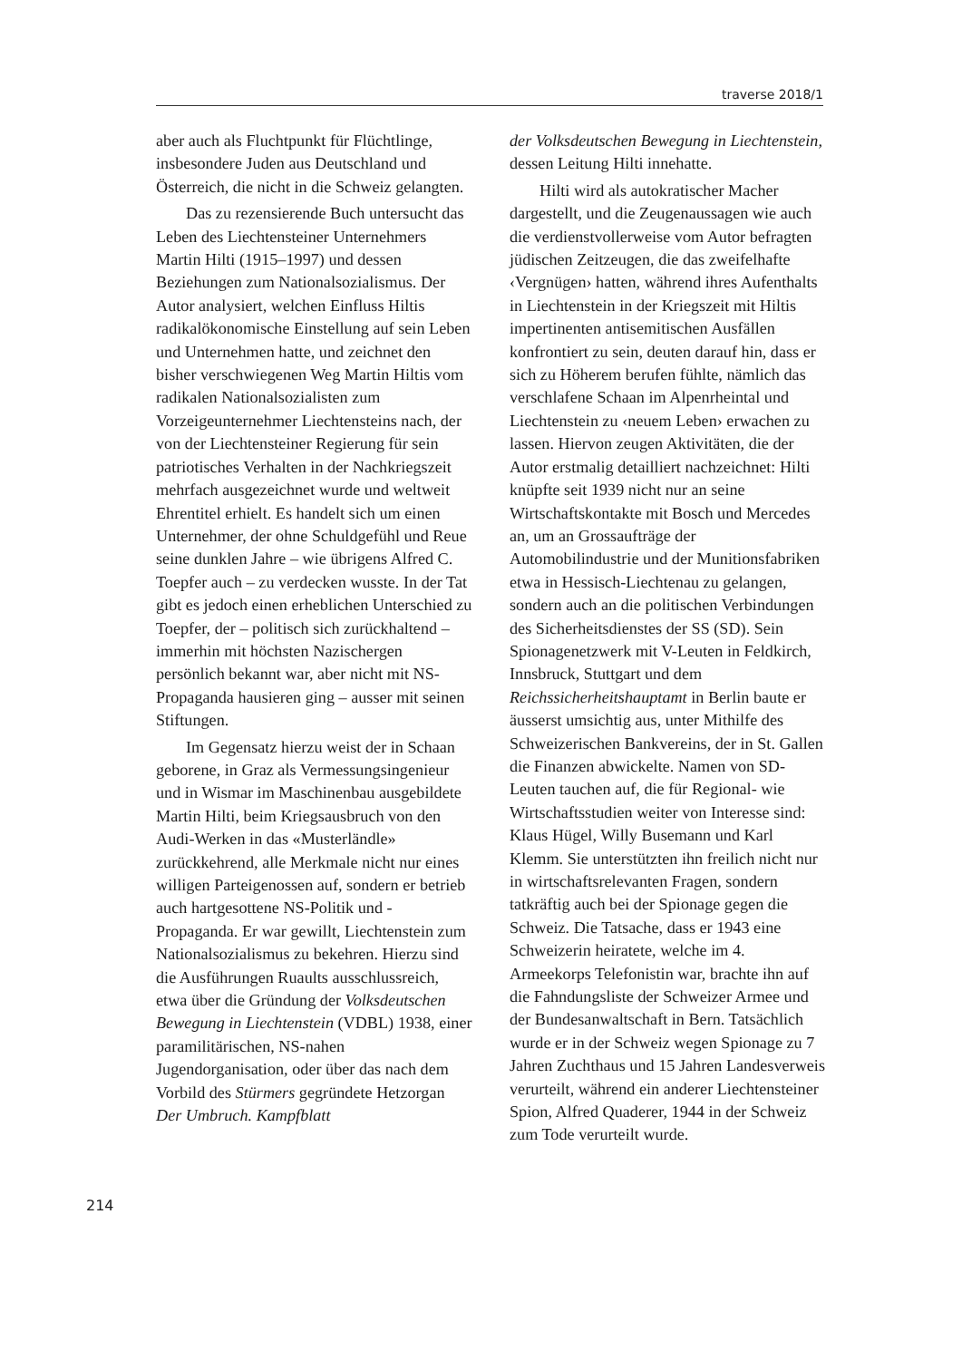traverse 2018/1
aber auch als Fluchtpunkt für Flüchtlinge, insbesondere Juden aus Deutschland und Österreich, die nicht in die Schweiz gelangten.
Das zu rezensierende Buch untersucht das Leben des Liechtensteiner Unternehmers Martin Hilti (1915–1997) und dessen Beziehungen zum Nationalsozialismus. Der Autor analysiert, welchen Einfluss Hiltis radikalökonomische Einstellung auf sein Leben und Unternehmen hatte, und zeichnet den bisher verschwiegenen Weg Martin Hiltis vom radikalen Nationalsozialisten zum Vorzeigeunternehmer Liechtensteins nach, der von der Liechtensteiner Regierung für sein patriotisches Verhalten in der Nachkriegszeit mehrfach ausgezeichnet wurde und weltweit Ehrentitel erhielt. Es handelt sich um einen Unternehmer, der ohne Schuldgefühl und Reue seine dunklen Jahre – wie übrigens Alfred C. Toepfer auch – zu verdecken wusste. In der Tat gibt es jedoch einen erheblichen Unterschied zu Toepfer, der – politisch sich zurückhaltend – immerhin mit höchsten Nazischergen persönlich bekannt war, aber nicht mit NS-Propaganda hausieren ging – ausser mit seinen Stiftungen.
Im Gegensatz hierzu weist der in Schaan geborene, in Graz als Vermessungsingenieur und in Wismar im Maschinenbau ausgebildete Martin Hilti, beim Kriegsausbruch von den Audi-Werken in das «Musterländle» zurückkehrend, alle Merkmale nicht nur eines willigen Parteigenossen auf, sondern er betrieb auch hartgesottene NS-Politik und -Propaganda. Er war gewillt, Liechtenstein zum Nationalsozialismus zu bekehren. Hierzu sind die Ausführungen Ruaults ausschlussreich, etwa über die Gründung der Volksdeutschen Bewegung in Liechtenstein (VDBL) 1938, einer paramilitärischen, NS-nahen Jugendorganisation, oder über das nach dem Vorbild des Stürmers gegründete Hetzorgan Der Umbruch. Kampfblatt
der Volksdeutschen Bewegung in Liechtenstein, dessen Leitung Hilti innehatte.
Hilti wird als autokratischer Macher dargestellt, und die Zeugenaussagen wie auch die verdienstvollerweise vom Autor befragten jüdischen Zeitzeugen, die das zweifelhafte ‹Vergnügen› hatten, während ihres Aufenthalts in Liechtenstein in der Kriegszeit mit Hiltis impertinenten antisemitischen Ausfällen konfrontiert zu sein, deuten darauf hin, dass er sich zu Höherem berufen fühlte, nämlich das verschlafene Schaan im Alpenrheintal und Liechtenstein zu ‹neuem Leben› erwachen zu lassen. Hiervon zeugen Aktivitäten, die der Autor erstmalig detailliert nachzeichnet: Hilti knüpfte seit 1939 nicht nur an seine Wirtschaftskontakte mit Bosch und Mercedes an, um an Grossaufträge der Automobilindustrie und der Munitionsfabriken etwa in Hessisch-Liechtenau zu gelangen, sondern auch an die politischen Verbindungen des Sicherheitsdienstes der SS (SD). Sein Spionagenetzwerk mit V-Leuten in Feldkirch, Innsbruck, Stuttgart und dem Reichssicherheitshauptamt in Berlin baute er äusserst umsichtig aus, unter Mithilfe des Schweizerischen Bankvereins, der in St. Gallen die Finanzen abwickelte. Namen von SD-Leuten tauchen auf, die für Regional- wie Wirtschaftsstudien weiter von Interesse sind: Klaus Hügel, Willy Busemann und Karl Klemm. Sie unterstützten ihn freilich nicht nur in wirtschaftsrelevanten Fragen, sondern tatkräftig auch bei der Spionage gegen die Schweiz. Die Tatsache, dass er 1943 eine Schweizerin heiratete, welche im 4. Armeekorps Telefonistin war, brachte ihn auf die Fahndungsliste der Schweizer Armee und der Bundesanwaltschaft in Bern. Tatsächlich wurde er in der Schweiz wegen Spionage zu 7 Jahren Zuchthaus und 15 Jahren Landesverweis verurteilt, während ein anderer Liechtensteiner Spion, Alfred Quaderer, 1944 in der Schweiz zum Tode verurteilt wurde.
214